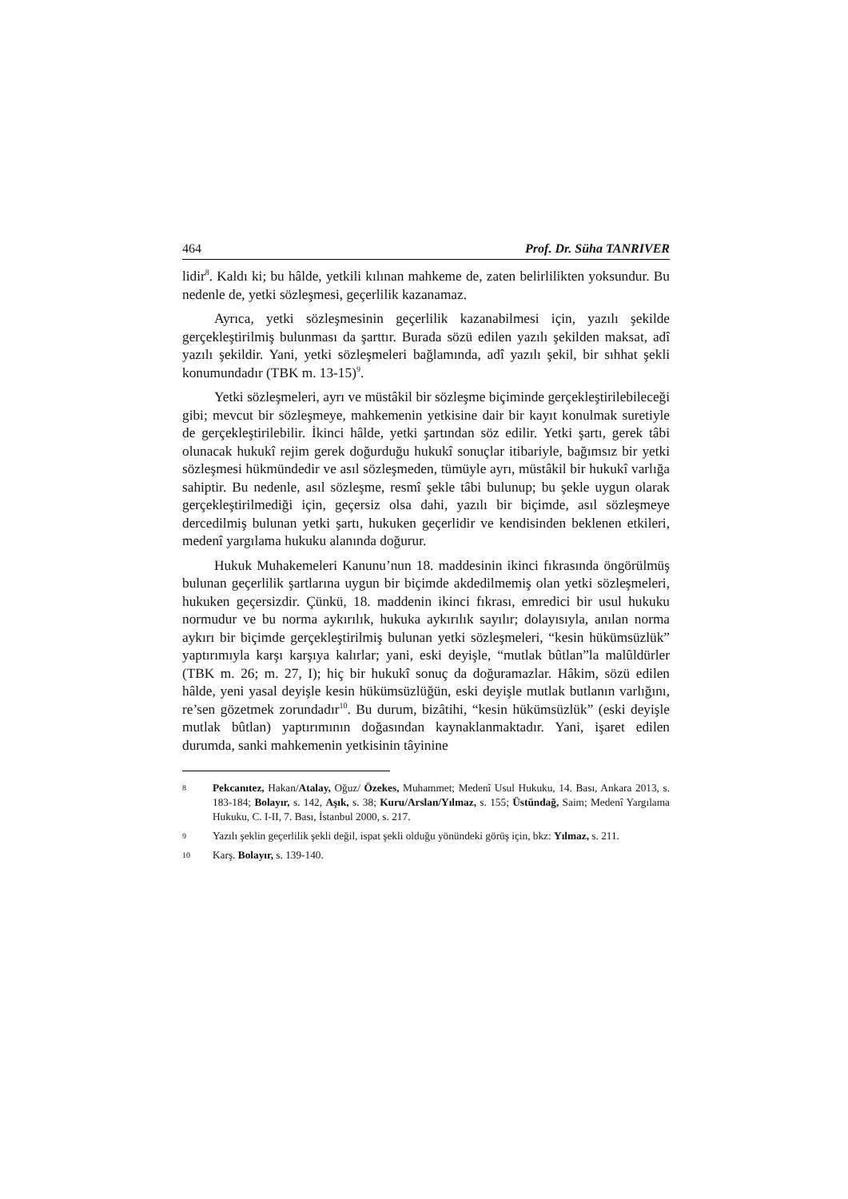464 Prof. Dr. Süha TANRIVER
lidir<sup>8</sup>. Kaldı ki; bu hâlde, yetkili kılınan mahkeme de, zaten belirlilikten yoksundur. Bu nedenle de, yetki sözleşmesi, geçerlilik kazanamaz.
Ayrıca, yetki sözleşmesinin geçerlilik kazanabilmesi için, yazılı şekilde gerçekleştirilmiş bulunması da şarttır. Burada sözü edilen yazılı şekilden maksat, adî yazılı şekildir. Yani, yetki sözleşmeleri bağlamında, adî yazılı şekil, bir sıhhat şekli konumundadır (TBK m. 13-15)<sup>9</sup>.
Yetki sözleşmeleri, ayrı ve müstâkil bir sözleşme biçiminde gerçekleştirilebileceği gibi; mevcut bir sözleşmeye, mahkemenin yetkisine dair bir kayıt konulmak suretiyle de gerçekleştirilebilir. İkinci hâlde, yetki şartından söz edilir. Yetki şartı, gerek tâbi olunacak hukukî rejim gerek doğurduğu hukukî sonuçlar itibariyle, bağımsız bir yetki sözleşmesi hükmündedir ve asıl sözleşmeden, tümüyle ayrı, müstâkil bir hukukî varlığa sahiptir. Bu nedenle, asıl sözleşme, resmî şekle tâbi bulunup; bu şekle uygun olarak gerçekleştirilmediği için, geçersiz olsa dahi, yazılı bir biçimde, asıl sözleşmeye dercedilmiş bulunan yetki şartı, hukuken geçerlidir ve kendisinden beklenen etkileri, medenî yargılama hukuku alanında doğurur.
Hukuk Muhakemeleri Kanunu’nun 18. maddesinin ikinci fıkrasında öngörülmüş bulunan geçerlilik şartlarına uygun bir biçimde akdedilmemiş olan yetki sözleşmeleri, hukuken geçersizdir. Çünkü, 18. maddenin ikinci fıkrası, emredici bir usul hukuku normudur ve bu norma aykırılık, hukuka aykırılık sayılır; dolayısıyla, anılan norma aykırı bir biçimde gerçekleştirilmiş bulunan yetki sözleşmeleri, “kesin hükümsüzlük” yaptırımıyla karşı karşıya kalırlar; yani, eski deyişle, “mutlak bûtlan”la malûldürler (TBK m. 26; m. 27, I); hiç bir hukukî sonuç da doğuramazlar. Hâkim, sözü edilen hâlde, yeni yasal deyişle kesin hükümsüzlüğün, eski deyişle mutlak butlanın varlığını, re’sen gözetmek zorundadır<sup>10</sup>. Bu durum, bizâtihi, “kesin hükümsüzlük” (eski deyişle mutlak bûtlan) yaptırımının doğasından kaynaklanmaktadır. Yani, işaret edilen durumda, sanki mahkemenin yetkisinin tâyinine
8 Pekcanıtez, Hakan/Atalay, Oğuz/ Özekes, Muhammet; Medenî Usul Hukuku, 14. Bası, Ankara 2013, s. 183-184; Bolayır, s. 142, Aşık, s. 38; Kuru/Arslan/Yılmaz, s. 155; Üstündağ, Saim; Medenî Yargılama Hukuku, C. I-II, 7. Bası, İstanbul 2000, s. 217.
9 Yazılı şeklin geçerlilik şekli değil, ispat şekli olduğu yönündeki görüş için, bkz: Yılmaz, s. 211.
10 Karş. Bolayır, s. 139-140.